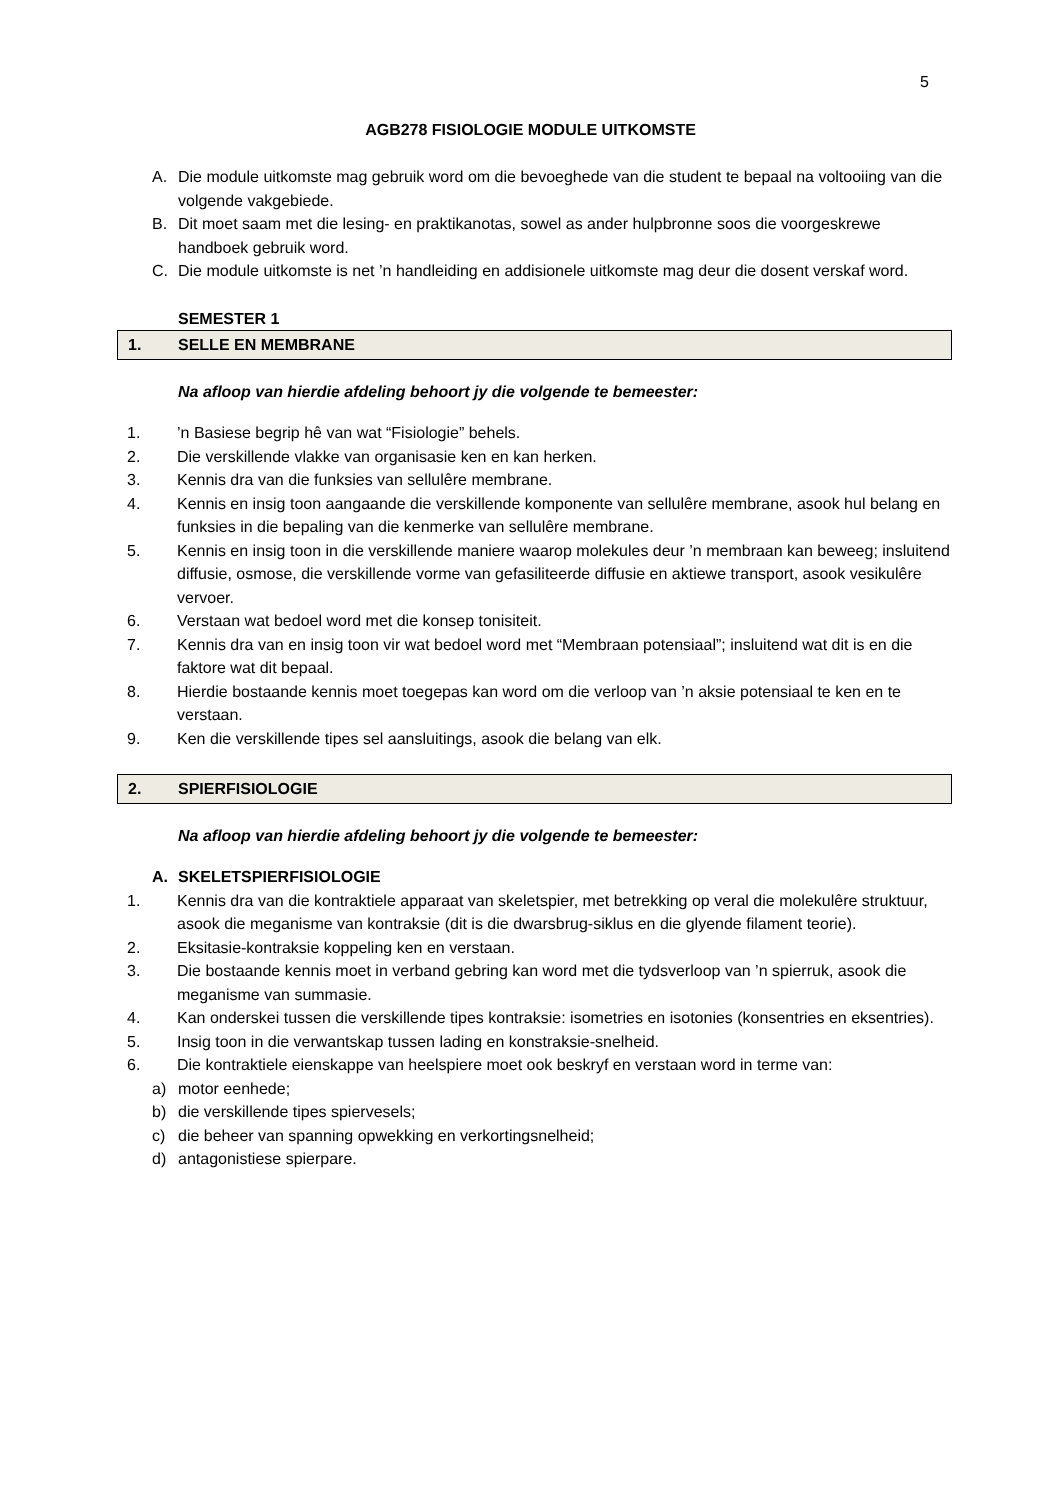5
AGB278 FISIOLOGIE MODULE UITKOMSTE
A. Die module uitkomste mag gebruik word om die bevoeghede van die student te bepaal na voltooiing van die volgende vakgebiede.
B. Dit moet saam met die lesing- en praktikanotas, sowel as ander hulpbronne soos die voorgeskrewe handboek gebruik word.
C. Die module uitkomste is net ’n handleiding en addisionele uitkomste mag deur die dosent verskaf word.
SEMESTER 1
1. SELLE EN MEMBRANE
Na afloop van hierdie afdeling behoort jy die volgende te bemeester:
1.’n Basiese begrip hê van wat “Fisiologie” behels.
2. Die verskillende vlakke van organisasie ken en kan herken.
3. Kennis dra van die funksies van sellulêre membrane.
4. Kennis en insig toon aangaande die verskillende komponente van sellulêre membrane, asook hul belang en funksies in die bepaling van die kenmerke van sellulêre membrane.
5. Kennis en insig toon in die verskillende maniere waarop molekules deur ’n membraan kan beweeg; insluitend diffusie, osmose, die verskillende vorme van gefasiliteerde diffusie en aktiewe transport, asook vesikulêre vervoer.
6. Verstaan wat bedoel word met die konsep tonisiteit.
7. Kennis dra van en insig toon vir wat bedoel word met “Membraan potensiaal”; insluitend wat dit is en die faktore wat dit bepaal.
8. Hierdie bostaande kennis moet toegepas kan word om die verloop van ’n aksie potensiaal te ken en te verstaan.
9. Ken die verskillende tipes sel aansluitings, asook die belang van elk.
2. SPIERFISIOLOGIE
Na afloop van hierdie afdeling behoort jy die volgende te bemeester:
A. SKELETSPIERFISIOLOGIE
1. Kennis dra van die kontraktiele apparaat van skeletspier, met betrekking op veral die molekulêre struktuur, asook die meganisme van kontraksie (dit is die dwarsbrug-siklus en die glyende filament teorie).
2. Eksitasie-kontraksie koppeling ken en verstaan.
3. Die bostaande kennis moet in verband gebring kan word met die tydsverloop van ’n spierruk, asook die meganisme van summasie.
4. Kan onderskei tussen die verskillende tipes kontraksie: isometries en isotonies (konsentries en eksentries).
5. Insig toon in die verwantskap tussen lading en konstraksie-snelheid.
6. Die kontraktiele eienskappe van heelspiere moet ook beskryf en verstaan word in terme van:
a) motor eenhede;
b) die verskillende tipes spiervesels;
c) die beheer van spanning opwekking en verkortingsnelheid;
d) antagonistiese spierpare.